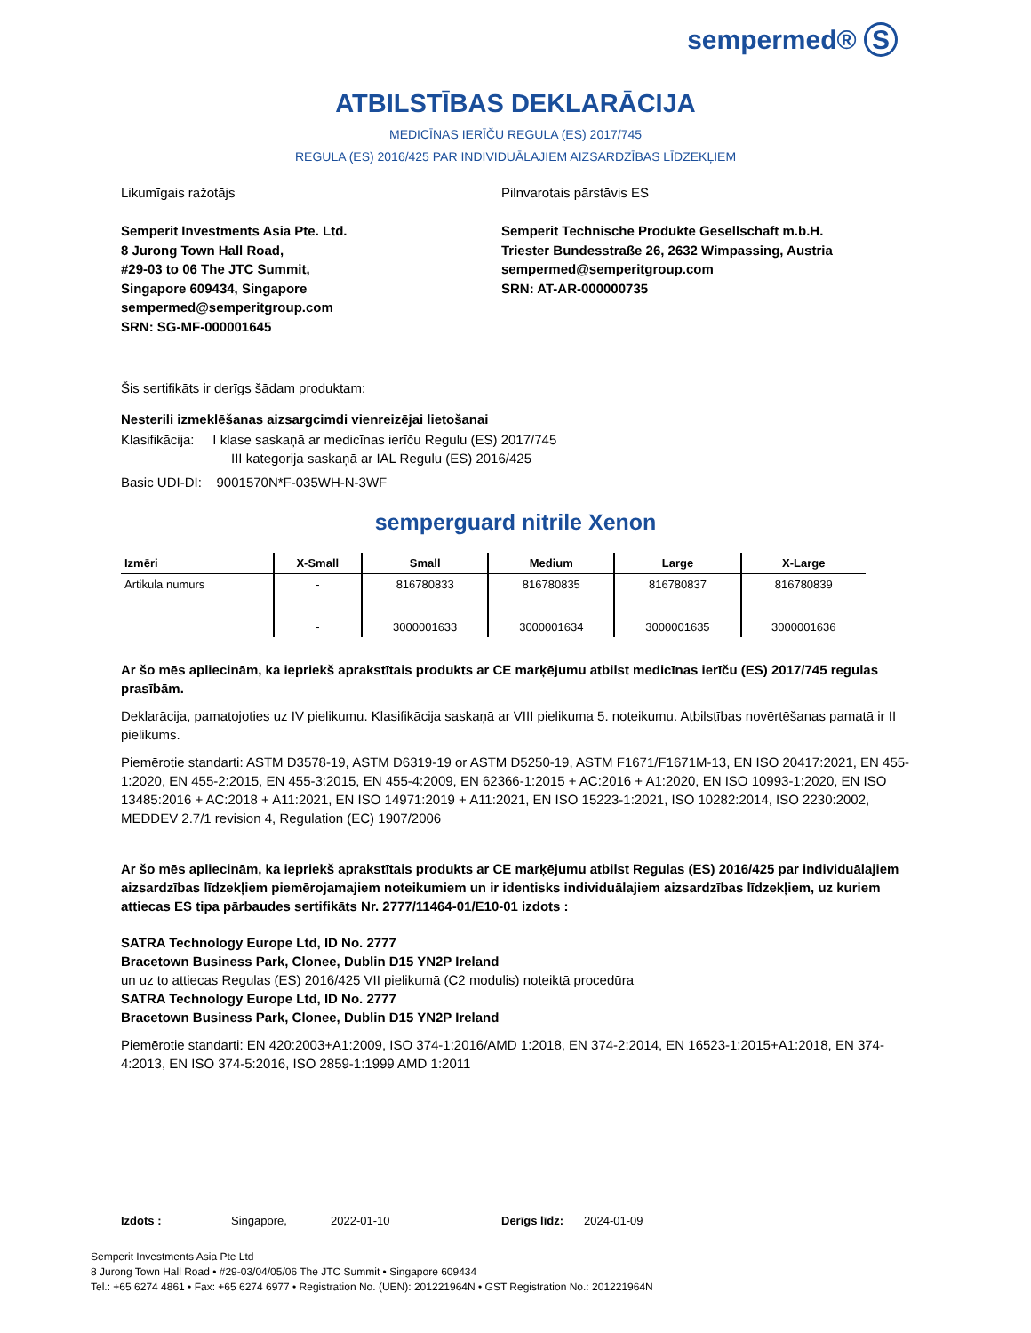sempermed® S
ATBILSTĪBAS DEKLARĀCIJA
MEDICĪNAS IERĪČU REGULA (ES) 2017/745
REGULA (ES) 2016/425 PAR INDIVIDUĀLAJIEM AIZSARDZĪBAS LĪDZEKĻIEM
Likumīgais ražotājs
Semperit Investments Asia Pte. Ltd.
8 Jurong Town Hall Road,
#29-03 to 06 The JTC Summit,
Singapore 609434, Singapore
sempermed@semperitgroup.com
SRN: SG-MF-000001645
Pilnvarotais pārstāvis ES
Semperit Technische Produkte Gesellschaft m.b.H.
Triester Bundesstraße 26, 2632 Wimpassing, Austria
sempermed@semperitgroup.com
SRN: AT-AR-000000735
Šis sertifikāts ir derīgs šādam produktam:
Nesterili izmeklēšanas aizsargcimdi vienreizējai lietošanai
Klasifikācija: I klase saskaņā ar medicīnas ierīču Regulu (ES) 2017/745
III kategorija saskaņā ar IAL Regulu (ES) 2016/425
Basic UDI-DI: 9001570N*F-035WH-N-3WF
semperguard nitrile Xenon
| Izmēri | X-Small | Small | Medium | Large | X-Large |
| --- | --- | --- | --- | --- | --- |
| Artikula numurs | - | 816780833 | 816780835 | 816780837 | 816780839 |
| | - | 3000001633 | 3000001634 | 3000001635 | 3000001636 |
Ar šo mēs apliecinām, ka iepriekš aprakstītais produkts ar CE marķējumu atbilst medicīnas ierīču (ES) 2017/745 regulas prasībām.
Deklarācija, pamatojoties uz IV pielikumu. Klasifikācija saskaņā ar VIII pielikuma 5. noteikumu. Atbilstības novērtēšanas pamatā ir II pielikums.
Piemērotie standarti: ASTM D3578-19, ASTM D6319-19 or ASTM D5250-19, ASTM F1671/F1671M-13, EN ISO 20417:2021, EN 455-1:2020, EN 455-2:2015, EN 455-3:2015, EN 455-4:2009, EN 62366-1:2015 + AC:2016 + A1:2020, EN ISO 10993-1:2020, EN ISO 13485:2016 + AC:2018 + A11:2021, EN ISO 14971:2019 + A11:2021, EN ISO 15223-1:2021, ISO 10282:2014, ISO 2230:2002, MEDDEV 2.7/1 revision 4, Regulation (EC) 1907/2006
Ar šo mēs apliecinām, ka iepriekš aprakstītais produkts ar CE marķējumu atbilst Regulas (ES) 2016/425 par individuālajiem aizsardzības līdzekļiem piemērojamajiem noteikumiem un ir identisks individuālajiem aizsardzības līdzekļiem, uz kuriem attiecas ES tipa pārbaudes sertifikāts Nr. 2777/11464-01/E10-01 izdots :
SATRA Technology Europe Ltd, ID No. 2777
Bracetown Business Park, Clonee, Dublin D15 YN2P Ireland
un uz to attiecas Regulas (ES) 2016/425 VII pielikumā (C2 modulis) noteiktā procedūra
SATRA Technology Europe Ltd, ID No. 2777
Bracetown Business Park, Clonee, Dublin D15 YN2P Ireland
Piemērotie standarti: EN 420:2003+A1:2009, ISO 374-1:2016/AMD 1:2018, EN 374-2:2014, EN 16523-1:2015+A1:2018, EN 374-4:2013, EN ISO 374-5:2016, ISO 2859-1:1999 AMD 1:2011
Izdots : Singapore, 2022-01-10 Derīgs līdz: 2024-01-09
Semperit Investments Asia Pte Ltd
8 Jurong Town Hall Road • #29-03/04/05/06 The JTC Summit • Singapore 609434
Tel.: +65 6274 4861 • Fax: +65 6274 6977 • Registration No. (UEN): 201221964N • GST Registration No.: 201221964N